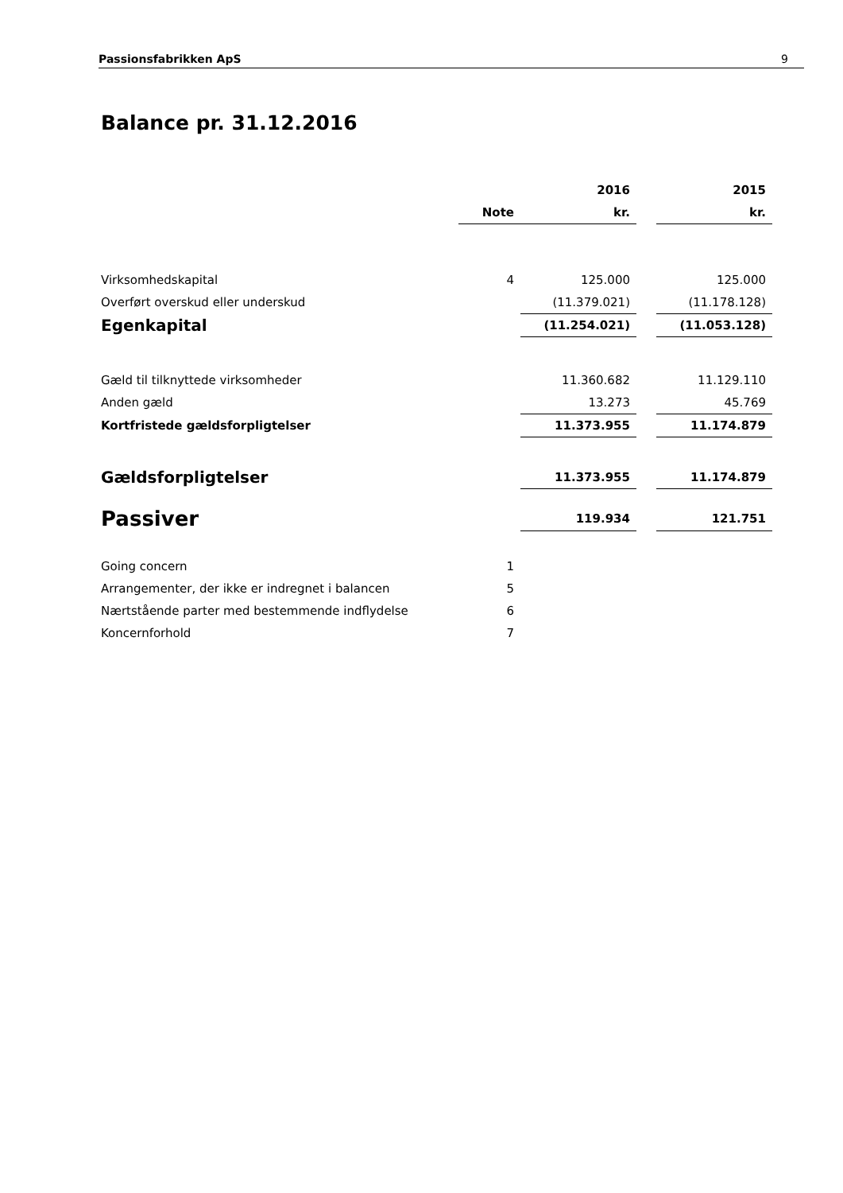Passionsfabrikken ApS 9
Balance pr. 31.12.2016
| | | 2016 | | 2015 |
| | Note | kr. | | kr. |
| Virksomhedskapital | 4 | 125.000 | | 125.000 |
| Overført overskud eller underskud | | (11.379.021) | | (11.178.128) |
| Egenkapital | | (11.254.021) | | (11.053.128) |
| Gæld til tilknyttede virksomheder | | 11.360.682 | | 11.129.110 |
| Anden gæld | | 13.273 | | 45.769 |
| Kortfristede gældsforpligtelser | | 11.373.955 | | 11.174.879 |
| Gældsforpligtelser | | 11.373.955 | | 11.174.879 |
| Passiver | | 119.934 | | 121.751 |
| Going concern | 1 | | | |
| Arrangementer, der ikke er indregnet i balancen | 5 | | | |
| Nærtstående parter med bestemmende indflydelse | 6 | | | |
| Koncernforhold | 7 | | | |